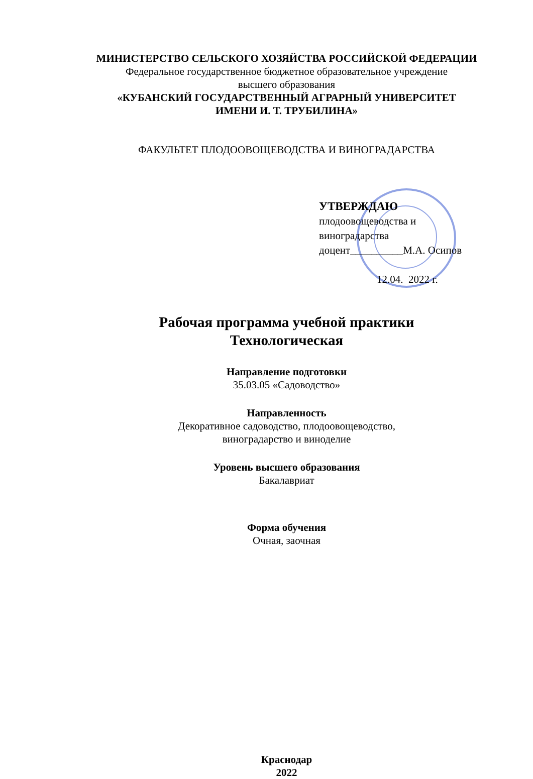МИНИСТЕРСТВО СЕЛЬСКОГО ХОЗЯЙСТВА РОССИЙСКОЙ ФЕДЕРАЦИИ
Федеральное государственное бюджетное образовательное учреждение
высшего образования
«КУБАНСКИЙ ГОСУДАРСТВЕННЫЙ АГРАРНЫЙ УНИВЕРСИТЕТ
ИМЕНИ И. Т. ТРУБИЛИНА»
ФАКУЛЬТЕТ ПЛОДООВОЩЕВОДСТВА И ВИНОГРАДАРСТВА
УТВЕРЖДАЮ
плодоовощеводства и
виноградарства
доцент__________М.А. Осипов
12.04. 2022 г.
Рабочая программа учебной практики
Технологическая
Направление подготовки
35.03.05 «Садоводство»
Направленность
Декоративное садоводство, плодоовощеводство,
виноградарство и виноделие
Уровень высшего образования
Бакалавриат
Форма обучения
Очная, заочная
Краснодар
2022